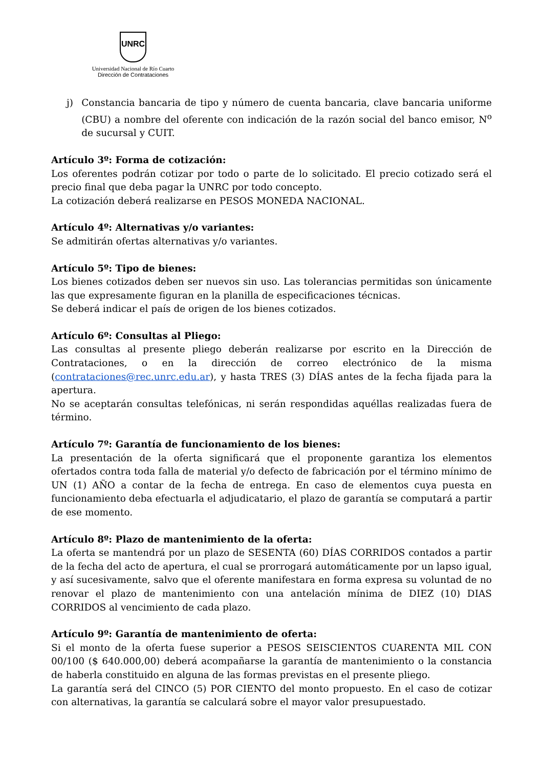UNRC
Universidad Nacional de Río Cuarto
Dirección de Contrataciones
j) Constancia bancaria de tipo y número de cuenta bancaria, clave bancaria uniforme (CBU) a nombre del oferente con indicación de la razón social del banco emisor, N<sup>o</sup> de sucursal y CUIT.
Artículo 3º: Forma de cotización:
Los oferentes podrán cotizar por todo o parte de lo solicitado. El precio cotizado será el precio final que deba pagar la UNRC por todo concepto.
La cotización deberá realizarse en PESOS MONEDA NACIONAL.
Artículo 4º: Alternativas y/o variantes:
Se admitirán ofertas alternativas y/o variantes.
Artículo 5º: Tipo de bienes:
Los bienes cotizados deben ser nuevos sin uso. Las tolerancias permitidas son únicamente las que expresamente figuran en la planilla de especificaciones técnicas.
Se deberá indicar el país de origen de los bienes cotizados.
Artículo 6º: Consultas al Pliego:
Las consultas al presente pliego deberán realizarse por escrito en la Dirección de Contrataciones, o en la dirección de correo electrónico de la misma (contrataciones@rec.unrc.edu.ar), y hasta TRES (3) DÍAS antes de la fecha fijada para la apertura.
No se aceptarán consultas telefónicas, ni serán respondidas aquéllas realizadas fuera de término.
Artículo 7º: Garantía de funcionamiento de los bienes:
La presentación de la oferta significará que el proponente garantiza los elementos ofertados contra toda falla de material y/o defecto de fabricación por el término mínimo de UN (1) AÑO a contar de la fecha de entrega. En caso de elementos cuya puesta en funcionamiento deba efectuarla el adjudicatario, el plazo de garantía se computará a partir de ese momento.
Artículo 8º: Plazo de mantenimiento de la oferta:
La oferta se mantendrá por un plazo de SESENTA (60) DÍAS CORRIDOS contados a partir de la fecha del acto de apertura, el cual se prorrogará automáticamente por un lapso igual, y así sucesivamente, salvo que el oferente manifestara en forma expresa su voluntad de no renovar el plazo de mantenimiento con una antelación mínima de DIEZ (10) DIAS CORRIDOS al vencimiento de cada plazo.
Artículo 9º: Garantía de mantenimiento de oferta:
Si el monto de la oferta fuese superior a PESOS SEISCIENTOS CUARENTA MIL CON 00/100 ($ 640.000,00) deberá acompañarse la garantía de mantenimiento o la constancia de haberla constituido en alguna de las formas previstas en el presente pliego.
La garantía será del CINCO (5) POR CIENTO del monto propuesto. En el caso de cotizar con alternativas, la garantía se calculará sobre el mayor valor presupuestado.